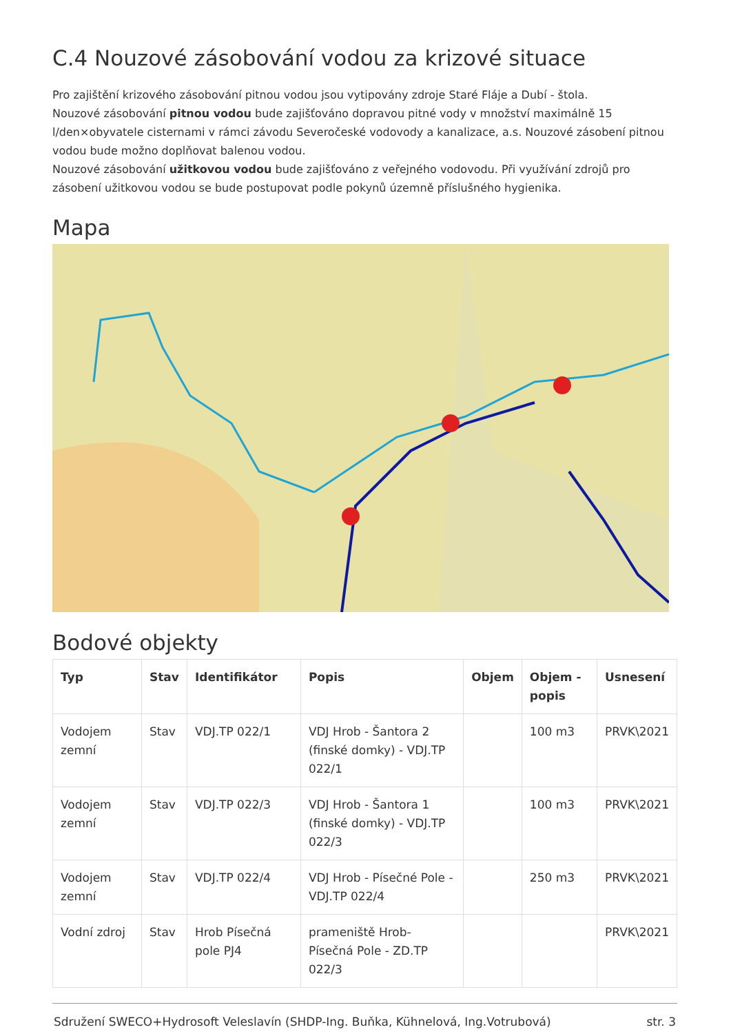C.4 Nouzové zásobování vodou za krizové situace
Pro zajištění krizového zásobování pitnou vodou jsou vytipovány zdroje Staré Fláje a Dubí - štola.
Nouzové zásobování pitnou vodou bude zajišťováno dopravou pitné vody v množství maximálně 15 l/den×obyvatele cisternami v rámci závodu Severočeské vodovody a kanalizace, a.s. Nouzové zásobení pitnou vodou bude možno doplňovat balenou vodou.
Nouzové zásobování užitkovou vodou bude zajišťováno z veřejného vodovodu. Při využívání zdrojů pro zásobení užitkovou vodou se bude postupovat podle pokynů územně příslušného hygienika.
Mapa
Bodové objekty
| Typ | Stav | Identifikátor | Popis | Objem | Objem - popis | Usnesení |
| --- | --- | --- | --- | --- | --- | --- |
| Vodojem zemní | Stav | VDJ.TP 022/1 | VDJ Hrob - Šantora 2 (finské domky) - VDJ.TP 022/1 | | 100 m3 | PRVK\2021 |
| Vodojem zemní | Stav | VDJ.TP 022/3 | VDJ Hrob - Šantora 1 (finské domky) - VDJ.TP 022/3 | | 100 m3 | PRVK\2021 |
| Vodojem zemní | Stav | VDJ.TP 022/4 | VDJ Hrob - Písečné Pole - VDJ.TP 022/4 | | 250 m3 | PRVK\2021 |
| Vodní zdroj | Stav | Hrob Písečná pole PJ4 | prameniště Hrob-Písečná Pole - ZD.TP 022/3 | | | PRVK\2021 |
Sdružení SWECO+Hydrosoft Veleslavín (SHDP-Ing. Buňka, Kühnelová, Ing.Votrubová) str. 3